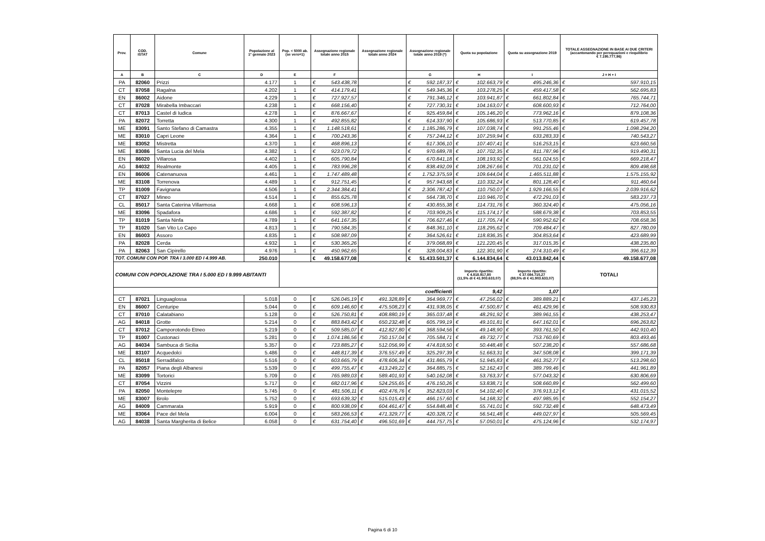| Prov. | COD. ISTAT | Comune | Popolazione al 1° gennaio 2023 | Pop. < 5000 ab. (se vero=1) | Assegnazione regionale totale anno 2015 | Assegnazione regionale totale anno 2024 | Assegnazione regionale totale anno 2019 (*) | Quota su popolazione | Quota su assegnazione 2019 | TOTALE ASSEGNAZIONE IN BASE AI DUE CRITERI (accantonando per perequazioni e riequilibrio € 7.195.777,96) |
| --- | --- | --- | --- | --- | --- | --- | --- | --- | --- | --- |
| A | B | C | D | E | F | | G | H | I | J = H + I |
| PA | 82060 | Prizzi | 4.177 | 1 | € 543.438,78 | | € 592.187,37 | € 102.663,79 | € 495.246,36 | € 597.910,15 |
| CT | 87058 | Ragalna | 4.202 | 1 | € 414.179,41 | | € 549.345,36 | € 103.278,25 | € 459.417,58 | € 562.695,83 |
| EN | 86002 | Aidone | 4.229 | 1 | € 727.927,57 | | € 791.346,12 | € 103.941,87 | € 661.802,84 | € 765.744,71 |
| CT | 87028 | Mirabella Imbaccari | 4.238 | 1 | € 668.156,40 | | € 727.730,31 | € 104.163,07 | € 608.600,93 | € 712.764,00 |
| CT | 87013 | Castel di Iudica | 4.278 | 1 | € 876.667,67 | | € 925.459,84 | € 105.146,20 | € 773.962,16 | € 879.108,36 |
| PA | 82072 | Torretta | 4.300 | 1 | € 492.855,82 | | € 614.337,90 | € 105.686,93 | € 513.770,85 | € 619.457,78 |
| ME | 83091 | Santo Stefano di Camastra | 4.355 | 1 | € 1.148.518,61 | | € 1.185.286,79 | € 107.038,74 | € 991.255,46 | € 1.098.294,20 |
| ME | 83010 | Capri Leone | 4.364 | 1 | € 700.243,36 | | € 757.244,12 | € 107.259,94 | € 633.283,33 | € 740.543,27 |
| ME | 83052 | Mistretta | 4.370 | 1 | € 468.896,13 | | € 617.306,10 | € 107.407,41 | € 516.253,15 | € 623.660,56 |
| ME | 83086 | Santa Lucia del Mela | 4.382 | 1 | € 923.079,72 | | € 970.689,78 | € 107.702,35 | € 811.787,96 | € 919.490,31 |
| EN | 86020 | Villarosa | 4.402 | 1 | € 605.790,84 | | € 670.841,18 | € 108.193,92 | € 561.024,55 | € 669.218,47 |
| AG | 84032 | Realmonte | 4.405 | 1 | € 783.996,28 | | € 838.492,09 | € 108.267,66 | € 701.231,02 | € 809.498,68 |
| EN | 86006 | Catenanuova | 4.461 | 1 | € 1.747.489,48 | | € 1.752.375,59 | € 109.644,04 | € 1.465.511,88 | € 1.575.155,92 |
| ME | 83108 | Torrenova | 4.489 | 1 | € 912.751,45 | | € 957.943,68 | € 110.332,24 | € 801.128,40 | € 911.460,64 |
| TP | 81009 | Favignana | 4.506 | 1 | € 2.344.384,41 | | € 2.306.787,42 | € 110.750,07 | € 1.929.166,55 | € 2.039.916,62 |
| CT | 87027 | Mineo | 4.514 | 1 | € 855.625,78 | | € 564.738,70 | € 110.946,70 | € 472.291,03 | € 583.237,73 |
| CL | 85017 | Santa Caterina Villarmosa | 4.668 | 1 | € 608.596,13 | | € 430.855,38 | € 114.731,76 | € 360.324,40 | € 475.056,16 |
| ME | 83096 | Spadafora | 4.686 | 1 | € 592.387,82 | | € 703.909,25 | € 115.174,17 | € 588.679,38 | € 703.853,55 |
| TP | 81019 | Santa Ninfa | 4.789 | 1 | € 641.167,35 | | € 706.627,46 | € 117.705,74 | € 590.952,62 | € 708.658,36 |
| TP | 81020 | San Vito Lo Capo | 4.813 | 1 | € 790.584,35 | | € 848.361,10 | € 118.295,62 | € 709.484,47 | € 827.780,09 |
| EN | 86003 | Assoro | 4.835 | 1 | € 508.987,09 | | € 364.526,61 | € 118.836,35 | € 304.853,64 | € 423.689,99 |
| PA | 82028 | Cerda | 4.932 | 1 | € 530.365,26 | | € 379.068,89 | € 121.220,45 | € 317.015,35 | € 438.235,80 |
| PA | 82063 | San Cipirello | 4.976 | 1 | € 450.962,65 | | € 328.004,83 | € 122.301,90 | € 274.310,49 | € 396.612,39 |
| TOT. COMUNI CON POP. TRA I 3.000 ED I 4.999 AB. | | | 250.010 | | € 49.158.677,08 | | € 51.433.501,37 | € 6.144.834,64 | € 43.013.842,44 | € 49.158.677,08 |
| COMUNI CON POPOLAZIONE TRA I 5.000 ED I 9.999 ABITANTI | | | | | | | | Importo ripartito: € 4.818.917,80 (11,5% di € 41.903.633,07) | Importo ripartito: € 37.084.715,27 (88,5% di € 41.903.633,07) | TOTALI |
| coefficienti | | | | | | | | 9,42 | 1,07 | |
| CT | 87021 | Linguaglossa | 5.018 | 0 | € 526.045,19 | € 491.328,89 | € 364.969,77 | € 47.256,02 | € 389.889,21 | € 437.145,23 |
| EN | 86007 | Centuripe | 5.044 | 0 | € 609.146,60 | € 475.508,23 | € 431.938,05 | € 47.500,87 | € 461.429,96 | € 508.930,83 |
| CT | 87010 | Calatabiano | 5.128 | 0 | € 526.750,81 | € 408.880,19 | € 365.037,48 | € 48.291,92 | € 389.961,55 | € 438.253,47 |
| AG | 84018 | Grotte | 5.214 | 0 | € 883.843,42 | € 650.232,48 | € 605.799,19 | € 49.101,81 | € 647.162,01 | € 696.263,82 |
| CT | 87012 | Camporotondo Etneo | 5.219 | 0 | € 509.585,07 | € 412.827,80 | € 368.594,56 | € 49.148,90 | € 393.761,50 | € 442.910,40 |
| TP | 81007 | Custonaci | 5.281 | 0 | € 1.074.186,56 | € 750.157,04 | € 705.584,71 | € 49.732,77 | € 753.760,69 | € 803.493,46 |
| AG | 84034 | Sambuca di Sicilia | 5.357 | 0 | € 723.885,27 | € 512.056,99 | € 474.818,50 | € 50.448,48 | € 507.238,20 | € 557.686,68 |
| ME | 83107 | Acquedolci | 5.486 | 0 | € 448.817,39 | € 376.557,49 | € 325.297,39 | € 51.663,31 | € 347.508,08 | € 399.171,39 |
| CL | 85018 | Serradifalco | 5.516 | 0 | € 603.665,79 | € 478.606,34 | € 431.865,79 | € 51.945,83 | € 461.352,77 | € 513.298,60 |
| PA | 82057 | Piana degli Albanesi | 5.539 | 0 | € 499.755,47 | € 413.249,22 | € 364.885,75 | € 52.162,43 | € 389.799,46 | € 441.961,89 |
| ME | 83099 | Tortorici | 5.709 | 0 | € 765.989,03 | € 589.401,93 | € 540.162,08 | € 53.763,37 | € 577.043,32 | € 630.806,69 |
| CT | 87054 | Vizzini | 5.717 | 0 | € 682.017,96 | € 524.255,65 | € 476.150,26 | € 53.838,71 | € 508.660,89 | € 562.499,60 |
| PA | 82050 | Montelepre | 5.745 | 0 | € 481.506,11 | € 402.476,76 | € 352.823,03 | € 54.102,40 | € 376.913,12 | € 431.015,52 |
| ME | 83007 | Brolo | 5.752 | 0 | € 693.639,32 | € 515.015,43 | € 466.157,60 | € 54.168,32 | € 497.985,95 | € 552.154,27 |
| AG | 84009 | Cammarata | 5.919 | 0 | € 800.938,09 | € 604.461,47 | € 554.848,48 | € 55.741,01 | € 592.732,48 | € 648.473,49 |
| ME | 83064 | Pace del Mela | 6.004 | 0 | € 583.266,53 | € 471.329,77 | € 420.328,72 | € 56.541,48 | € 449.027,97 | € 505.569,45 |
| AG | 84038 | Santa Margherita di Belice | 6.058 | 0 | € 631.754,40 | € 496.501,69 | € 444.757,75 | € 57.050,01 | € 475.124,96 | € 532.174,97 |
Pagina 6 di 10